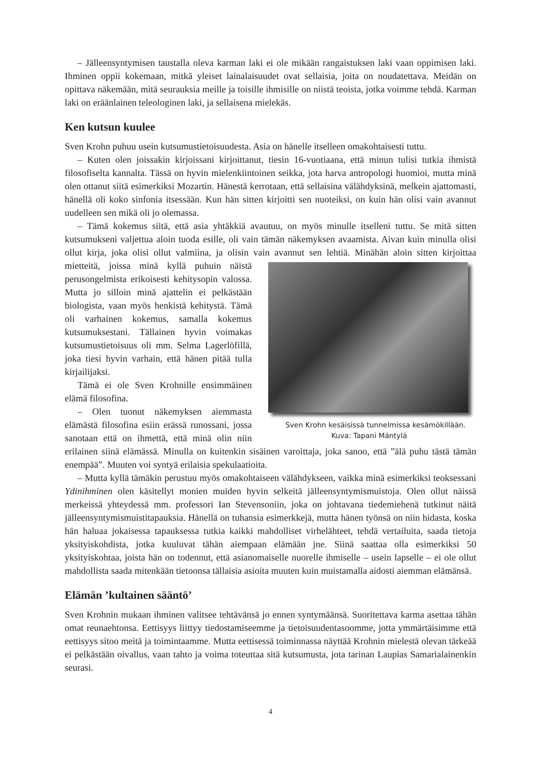– Jälleensyntymisen taustalla oleva karman laki ei ole mikään rangaistuksen laki vaan oppimisen laki. Ihminen oppii kokemaan, mitkä yleiset lainalaisuudet ovat sellaisia, joita on noudatettava. Meidän on opittava näkemään, mitä seurauksia meille ja toisille ihmisille on niistä teoista, jotka voimme tehdä. Karman laki on eräänlainen teleologinen laki, ja sellaisena mielekäs.
Ken kutsun kuulee
Sven Krohn puhuu usein kutsumustietoisuudesta. Asia on hänelle itselleen omakohtaisesti tuttu.
– Kuten olen joissakin kirjoissani kirjoittanut, tiesin 16-vuotiaana, että minun tulisi tutkia ihmistä filosofiselta kannalta. Tässä on hyvin mielenkiintoinen seikka, jota harva antropologi huomioi, mutta minä olen ottanut siitä esimerkiksi Mozartin. Hänestä kerrotaan, että sellaisina välähdyksinä, melkein ajattomasti, hänellä oli koko sinfonia itsessään. Kun hän sitten kirjoitti sen nuoteiksi, on kuin hän olisi vain avannut uudelleen sen mikä oli jo olemassa.
– Tämä kokemus siitä, että asia yhtäkkiä avautuu, on myös minulle itselleni tuttu. Se mitä sitten kutsumukseni valjettua aloin tuoda esille, oli vain tämän näkemyksen avaamista. Aivan kuin minulla olisi ollut kirja, joka olisi ollut valmiina, ja olisin vain avannut sen lehtiä. Minähän aloin Sven Krohn kesäisissä tunnelmissa kesämökillään.
Kuva: Tapani Mäntylä sitten kirjoittaa mietteitä, joissa minä kyllä puhuin näistä perusongelmista erikoisesti kehitysopin valossa. Mutta jo silloin minä ajattelin ei pelkästään biologista, vaan myös henkistä kehitystä. Tämä oli varhainen kokemus, samalla kokemus kutsumuksestani. Tällainen hyvin voimakas kutsumustietoisuus oli mm. Selma Lagerlöfillä, joka tiesi hyvin varhain, että hänen pitää tulla kirjailijaksi.
Tämä ei ole Sven Krohnille ensimmäinen elämä filosofina.
– Olen tuonut näkemyksen aiemmasta elämästä filosofina esiin erässä runossani, jossa sanotaan että on ihmettä, että minä olin niin erilainen siinä elämässä. Minulla on kuitenkin sisäinen varoittaja, joka sanoo, että ”älä puhu tästä tämän enempää”. Muuten voi syntyä erilaisia spekulaatioita.
– Mutta kyllä tämäkin perustuu myös omakohtaiseen välähdykseen, vaikka minä esimerkiksi teoksessani Ydinihminen olen käsitellyt monien muiden hyvin selkeitä jälleensyntymismuistoja. Olen ollut näissä merkeissä yhteydessä mm. professori Ian Stevensoniin, joka on johtavana tiedemiehenä tutkinut näitä jälleensyntymismuistitapauksia. Hänellä on tuhansia esimerkkejä, mutta hänen työnsä on niin hidasta, koska hän haluaa jokaisessa tapauksessa tutkia kaikki mahdolliset virhelähteet, tehdä vertailuita, saada tietoja yksityiskohdista, jotka kuuluvat tähän aiempaan elämään jne. Siinä saattaa olla esimerkiksi 50 yksityiskohtaa, joista hän on todennut, että asianomaiselle nuorelle ihmiselle – usein lapselle – ei ole ollut mahdollista saada mitenkään tietoonsa tällaisia asioita muuten kuin muistamalla aidosti aiemman elämänsä.
Elämän ’kultainen sääntö’
Sven Krohnin mukaan ihminen valitsee tehtävänsä jo ennen syntymäänsä. Suoritettava karma asettaa tähän omat reunaehtonsa. Eettisyys liittyy tiedostamiseemme ja tietoisuudentasoomme, jotta ymmärtäisimme että eettisyys sitoo meitä ja toimintaamme. Mutta eettisessä toiminnassa näyttää Krohnin mielestä olevan tärkeää ei pelkästään oivallus, vaan tahto ja voima toteuttaa sitä kutsumusta, jota tarinan Laupias Samarialainenkin seurasi.
4